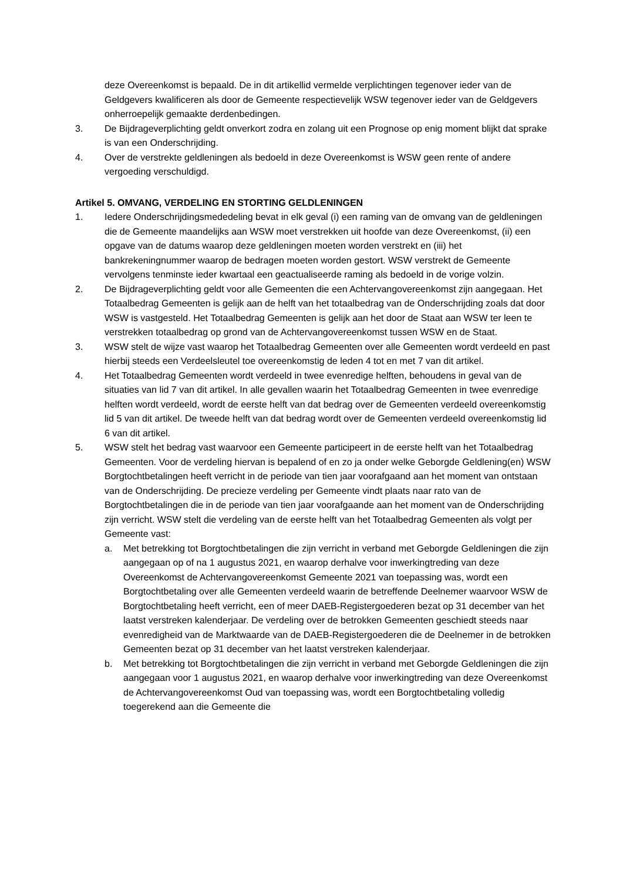deze Overeenkomst is bepaald. De in dit artikellid vermelde verplichtingen tegenover ieder van de Geldgevers kwalificeren als door de Gemeente respectievelijk WSW tegenover ieder van de Geldgevers onherroepelijk gemaakte derdenbedingen.
3. De Bijdrageverplichting geldt onverkort zodra en zolang uit een Prognose op enig moment blijkt dat sprake is van een Onderschrijding.
4. Over de verstrekte geldleningen als bedoeld in deze Overeenkomst is WSW geen rente of andere vergoeding verschuldigd.
Artikel 5. OMVANG, VERDELING EN STORTING GELDLENINGEN
1. Iedere Onderschrijdingsmededeling bevat in elk geval (i) een raming van de omvang van de geldleningen die de Gemeente maandelijks aan WSW moet verstrekken uit hoofde van deze Overeenkomst, (ii) een opgave van de datums waarop deze geldleningen moeten worden verstrekt en (iii) het bankrekeningnummer waarop de bedragen moeten worden gestort. WSW verstrekt de Gemeente vervolgens tenminste ieder kwartaal een geactualiseerde raming als bedoeld in de vorige volzin.
2. De Bijdrageverplichting geldt voor alle Gemeenten die een Achtervangovereenkomst zijn aangegaan. Het Totaalbedrag Gemeenten is gelijk aan de helft van het totaalbedrag van de Onderschrijding zoals dat door WSW is vastgesteld. Het Totaalbedrag Gemeenten is gelijk aan het door de Staat aan WSW ter leen te verstrekken totaalbedrag op grond van de Achtervangovereenkomst tussen WSW en de Staat.
3. WSW stelt de wijze vast waarop het Totaalbedrag Gemeenten over alle Gemeenten wordt verdeeld en past hierbij steeds een Verdeelsleutel toe overeenkomstig de leden 4 tot en met 7 van dit artikel.
4. Het Totaalbedrag Gemeenten wordt verdeeld in twee evenredige helften, behoudens in geval van de situaties van lid 7 van dit artikel. In alle gevallen waarin het Totaalbedrag Gemeenten in twee evenredige helften wordt verdeeld, wordt de eerste helft van dat bedrag over de Gemeenten verdeeld overeenkomstig lid 5 van dit artikel. De tweede helft van dat bedrag wordt over de Gemeenten verdeeld overeenkomstig lid 6 van dit artikel.
5. WSW stelt het bedrag vast waarvoor een Gemeente participeert in de eerste helft van het Totaalbedrag Gemeenten. Voor de verdeling hiervan is bepalend of en zo ja onder welke Geborgde Geldlening(en) WSW Borgtochtbetalingen heeft verricht in de periode van tien jaar voorafgaand aan het moment van ontstaan van de Onderschrijding. De precieze verdeling per Gemeente vindt plaats naar rato van de Borgtochtbetalingen die in de periode van tien jaar voorafgaande aan het moment van de Onderschrijding zijn verricht. WSW stelt die verdeling van de eerste helft van het Totaalbedrag Gemeenten als volgt per Gemeente vast:
a. Met betrekking tot Borgtochtbetalingen die zijn verricht in verband met Geborgde Geldleningen die zijn aangegaan op of na 1 augustus 2021, en waarop derhalve voor inwerkingtreding van deze Overeenkomst de Achtervangovereenkomst Gemeente 2021 van toepassing was, wordt een Borgtochtbetaling over alle Gemeenten verdeeld waarin de betreffende Deelnemer waarvoor WSW de Borgtochtbetaling heeft verricht, een of meer DAEB-Registergoederen bezat op 31 december van het laatst verstreken kalenderjaar. De verdeling over de betrokken Gemeenten geschiedt steeds naar evenredigheid van de Marktwaarde van de DAEB-Registergoederen die de Deelnemer in de betrokken Gemeenten bezat op 31 december van het laatst verstreken kalenderjaar.
b. Met betrekking tot Borgtochtbetalingen die zijn verricht in verband met Geborgde Geldleningen die zijn aangegaan voor 1 augustus 2021, en waarop derhalve voor inwerkingtreding van deze Overeenkomst de Achtervangovereenkomst Oud van toepassing was, wordt een Borgtochtbetaling volledig toegerekend aan die Gemeente die